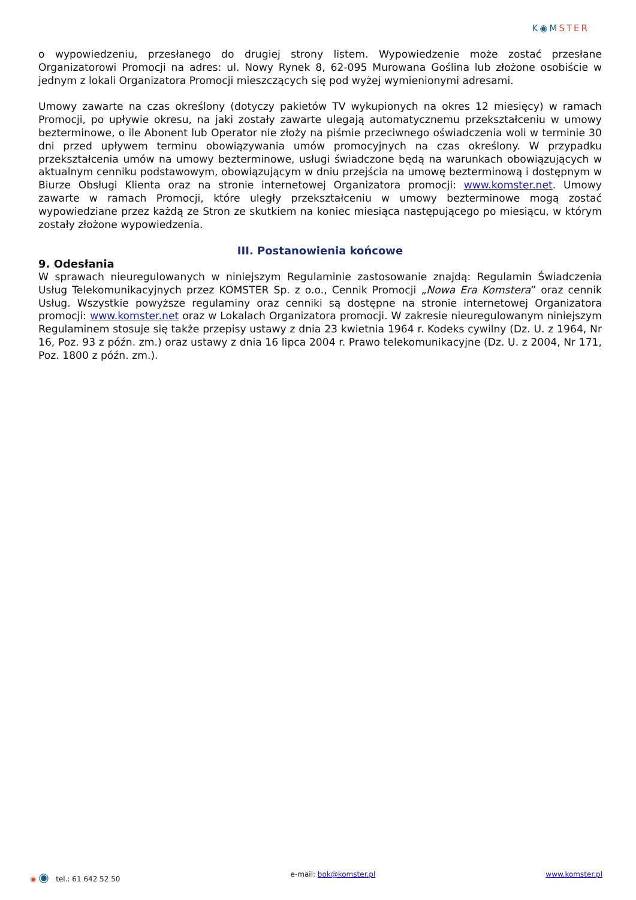K◉MSTER
o wypowiedzeniu, przesłanego do drugiej strony listem. Wypowiedzenie może zostać przesłane Organizatorowi Promocji na adres: ul. Nowy Rynek 8, 62-095 Murowana Goślina lub złożone osobiście w jednym z lokali Organizatora Promocji mieszczących się pod wyżej wymienionymi adresami.
Umowy zawarte na czas określony (dotyczy pakietów TV wykupionych na okres 12 miesięcy) w ramach Promocji, po upływie okresu, na jaki zostały zawarte ulegają automatycznemu przekształceniu w umowy bezterminowe, o ile Abonent lub Operator nie złoży na piśmie przeciwnego oświadczenia woli w terminie 30 dni przed upływem terminu obowiązywania umów promocyjnych na czas określony. W przypadku przekształcenia umów na umowy bezterminowe, usługi świadczone będą na warunkach obowiązujących w aktualnym cenniku podstawowym, obowiązującym w dniu przejścia na umowę bezterminową i dostępnym w Biurze Obsługi Klienta oraz na stronie internetowej Organizatora promocji: www.komster.net. Umowy zawarte w ramach Promocji, które uległy przekształceniu w umowy bezterminowe mogą zostać wypowiedziane przez każdą ze Stron ze skutkiem na koniec miesiąca następującego po miesiącu, w którym zostały złożone wypowiedzenia.
III. Postanowienia końcowe
9. Odesłania
W sprawach nieuregulowanych w niniejszym Regulaminie zastosowanie znajdą: Regulamin Świadczenia Usług Telekomunikacyjnych przez KOMSTER Sp. z o.o., Cennik Promocji „Nowa Era Komstera” oraz cennik Usług. Wszystkie powyższe regulaminy oraz cenniki są dostępne na stronie internetowej Organizatora promocji: www.komster.net oraz w Lokalach Organizatora promocji. W zakresie nieuregulowanym niniejszym Regulaminem stosuje się także przepisy ustawy z dnia 23 kwietnia 1964 r. Kodeks cywilny (Dz. U. z 1964, Nr 16, Poz. 93 z późn. zm.) oraz ustawy z dnia 16 lipca 2004 r. Prawo telekomunikacyjne (Dz. U. z 2004, Nr 171, Poz. 1800 z późn. zm.).
◉ ◉ tel.: 61 642 52 50 e-mail: bok@komster.pl www.komster.pl